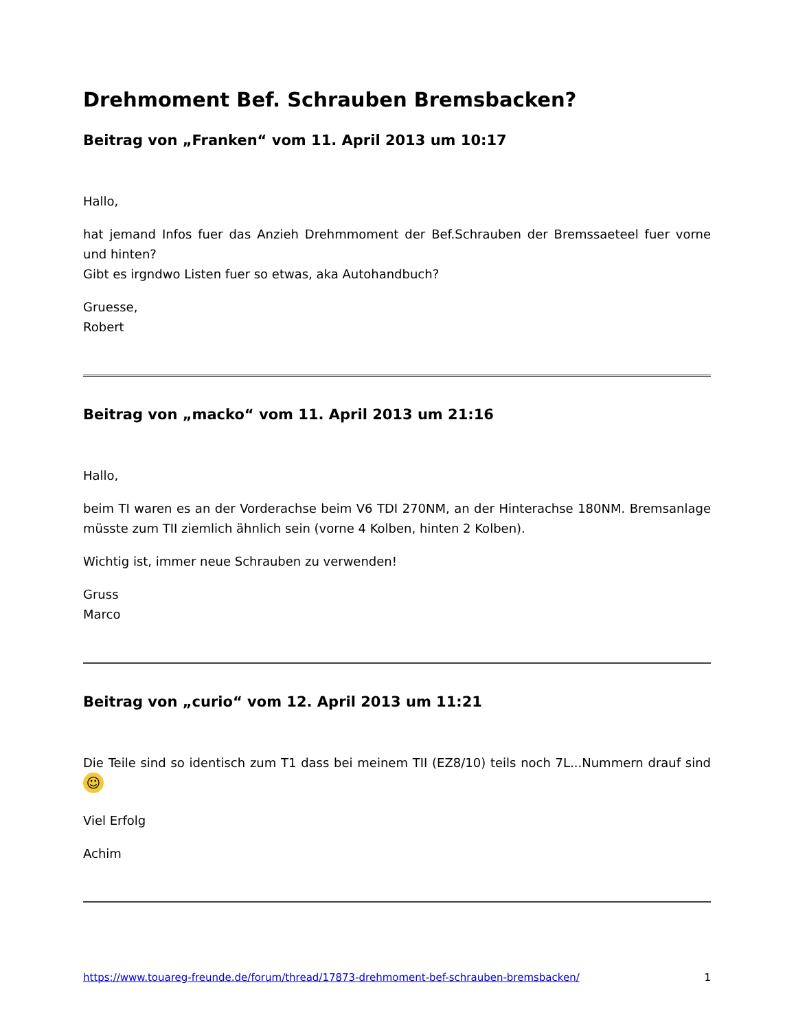Drehmoment Bef. Schrauben Bremsbacken?
Beitrag von „Franken“ vom 11. April 2013 um 10:17
Hallo,
hat jemand Infos fuer das Anzieh Drehmmoment der Bef.Schrauben der Bremssaeteel fuer vorne und hinten?
Gibt es irgndwo Listen fuer so etwas, aka Autohandbuch?
Gruesse,
Robert
Beitrag von „macko“ vom 11. April 2013 um 21:16
Hallo,
beim TI waren es an der Vorderachse beim V6 TDI 270NM, an der Hinterachse 180NM. Bremsanlage müsste zum TII ziemlich ähnlich sein (vorne 4 Kolben, hinten 2 Kolben).
Wichtig ist, immer neue Schrauben zu verwenden!
Gruss
Marco
Beitrag von „curio“ vom 12. April 2013 um 11:21
Die Teile sind so identisch zum T1 dass bei meinem TII (EZ8/10) teils noch 7L...Nummern drauf sind ☺
Viel Erfolg
Achim
https://www.touareg-freunde.de/forum/thread/17873-drehmoment-bef-schrauben-bremsbacken/ 1